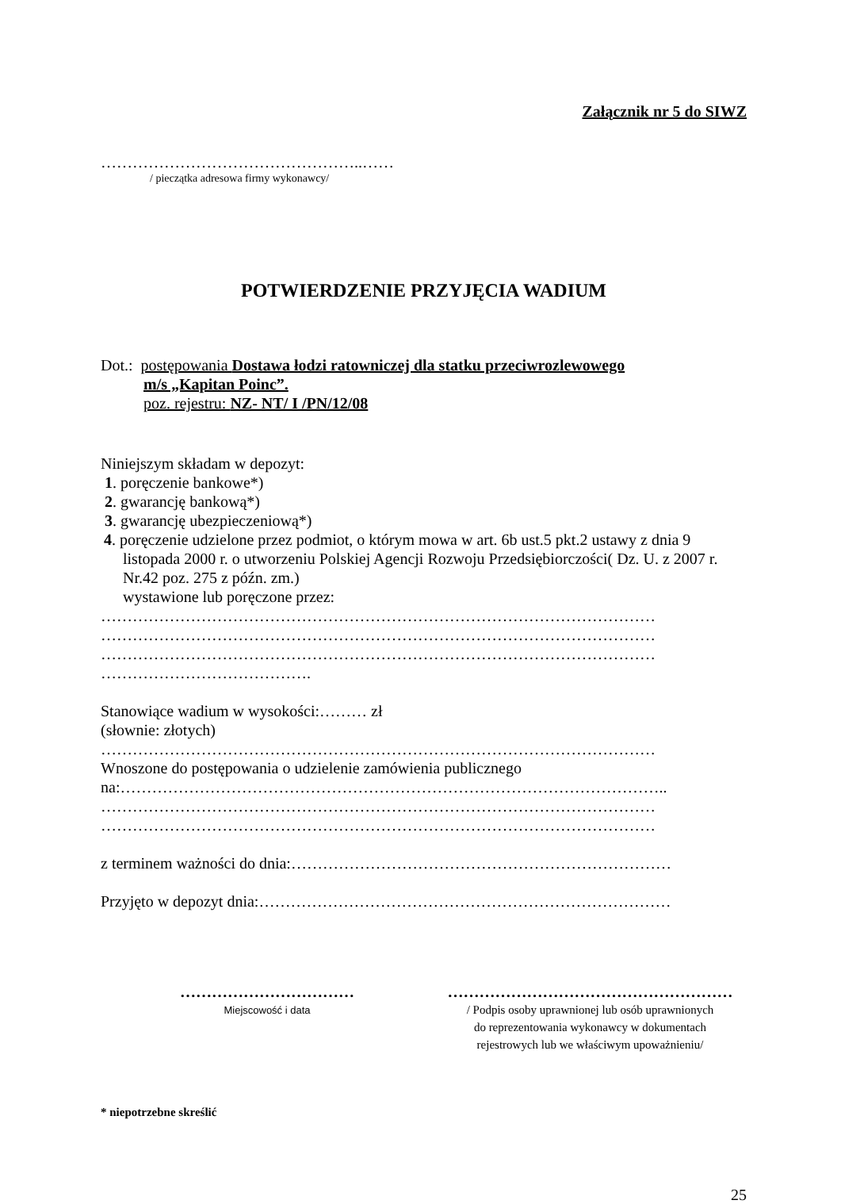Załącznik nr 5 do SIWZ
…………………………………………..……
/ pieczątka adresowa firmy wykonawcy/
POTWIERDZENIE PRZYJĘCIA WADIUM
Dot.: postępowania Dostawa łodzi ratowniczej dla statku przeciwrozlewowego
m/s „Kapitan Poinc”.
poz. rejestru: NZ- NT/ I /PN/12/08
Niniejszym składam w depozyt:
1. poręczenie bankowe*)
2. gwarancję bankową*)
3. gwarancję ubezpieczeniową*)
4. poręczenie udzielone przez podmiot, o którym mowa w art. 6b ust.5 pkt.2 ustawy z dnia 9 listopada 2000 r. o utworzeniu Polskiej Agencji Rozwoju Przedsiębiorczości( Dz. U. z 2007 r. Nr.42 poz. 275 z późn. zm.)
wystawione lub poręczone przez:
……………………………………………………………………………………………
……………………………………………………………………………………………
……………………………………………………………………………………………
………………………………….
Stanowiące wadium w wysokości:……… zł
(słownie: złotych)
……………………………………………………………………………………………
Wnoszone do postępowania o udzielenie zamówienia publicznego
na:…………………………………………………………………………………………..
……………………………………………………………………………………………
……………………………………………………………………………………………
z terminem ważności do dnia:………………………………………………………………
Przyjęto w depozyt dnia:……………………………………………………………………
……………………………
Miejscowość i data
………………………………………………
/ Podpis osoby uprawnionej lub osób uprawnionych
do reprezentowania wykonawcy w dokumentach
rejestrowych lub we właściwym upoważnieniu/
* niepotrzebne skreślić
25